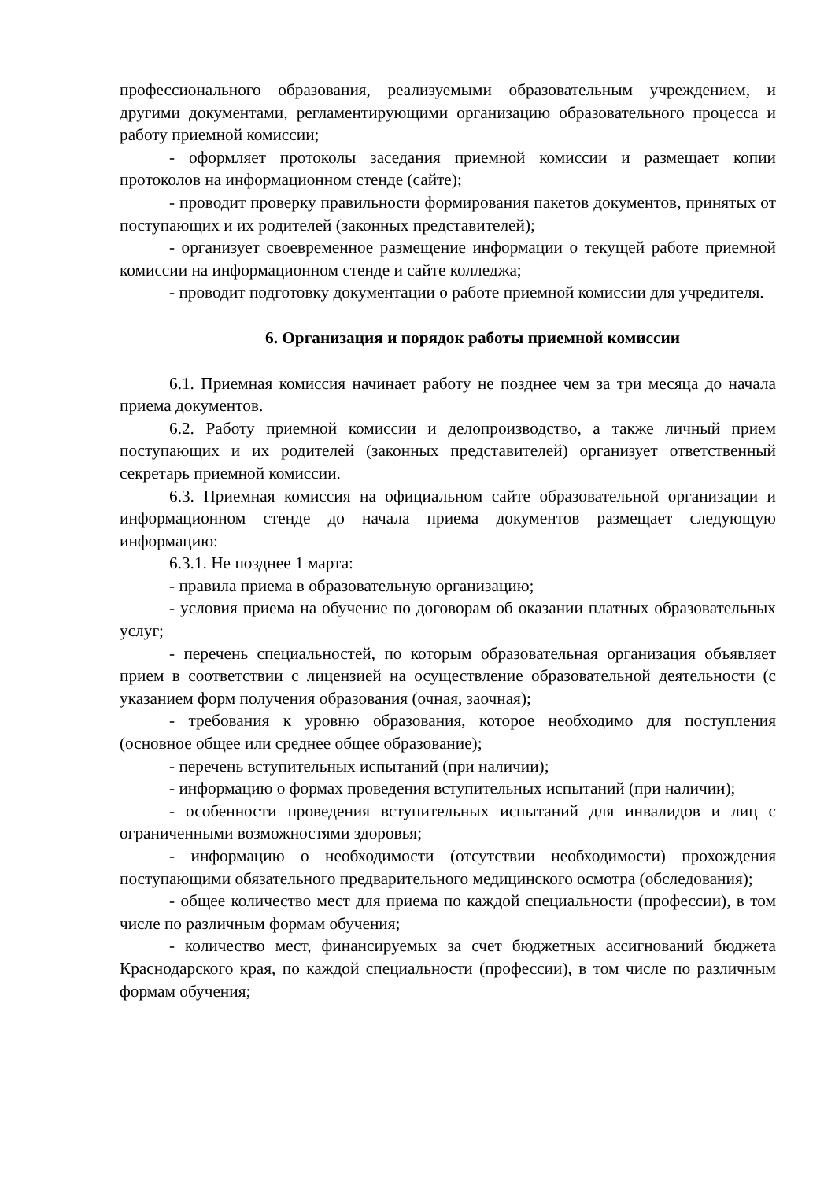профессионального образования, реализуемыми образовательным учреждением, и другими документами, регламентирующими организацию образовательного процесса и работу приемной комиссии;
- оформляет протоколы заседания приемной комиссии и размещает копии протоколов на информационном стенде (сайте);
- проводит проверку правильности формирования пакетов документов, принятых от поступающих и их родителей (законных представителей);
- организует своевременное размещение информации о текущей работе приемной комиссии на информационном стенде и сайте колледжа;
- проводит подготовку документации о работе приемной комиссии для учредителя.
6. Организация и порядок работы приемной комиссии
6.1. Приемная комиссия начинает работу не позднее чем за три месяца до начала приема документов.
6.2. Работу приемной комиссии и делопроизводство, а также личный прием поступающих и их родителей (законных представителей) организует ответственный секретарь приемной комиссии.
6.3. Приемная комиссия на официальном сайте образовательной организации и информационном стенде до начала приема документов размещает следующую информацию:
6.3.1. Не позднее 1 марта:
- правила приема в образовательную организацию;
- условия приема на обучение по договорам об оказании платных образовательных услуг;
- перечень специальностей, по которым образовательная организация объявляет прием в соответствии с лицензией на осуществление образовательной деятельности (с указанием форм получения образования (очная, заочная);
- требования к уровню образования, которое необходимо для поступления (основное общее или среднее общее образование);
- перечень вступительных испытаний (при наличии);
- информацию о формах проведения вступительных испытаний (при наличии);
- особенности проведения вступительных испытаний для инвалидов и лиц с ограниченными возможностями здоровья;
- информацию о необходимости (отсутствии необходимости) прохождения поступающими обязательного предварительного медицинского осмотра (обследования);
- общее количество мест для приема по каждой специальности (профессии), в том числе по различным формам обучения;
- количество мест, финансируемых за счет бюджетных ассигнований бюджета Краснодарского края, по каждой специальности (профессии), в том числе по различным формам обучения;